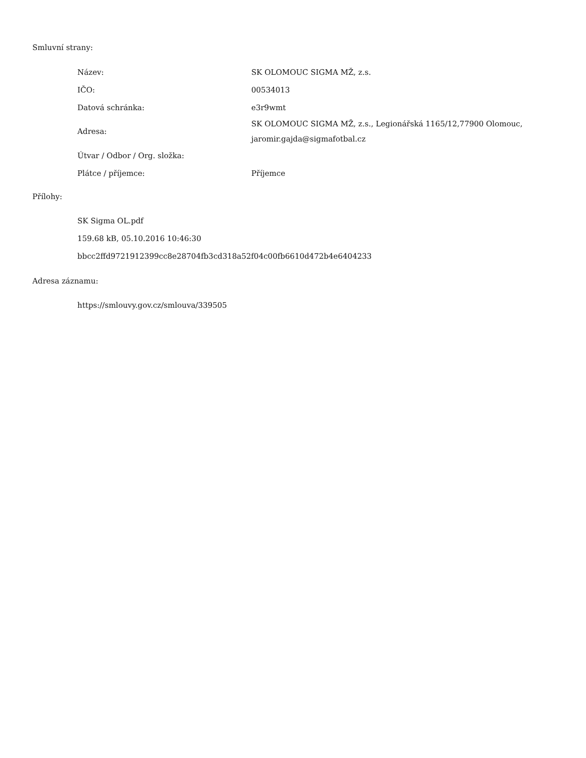Smluvní strany:
| Název: | SK OLOMOUC SIGMA MŽ, z.s. |
| IČO: | 00534013 |
| Datová schránka: | e3r9wmt |
| Adresa: | SK OLOMOUC SIGMA MŽ, z.s., Legionářská 1165/12,77900 Olomouc, jaromir.gajda@sigmafotbal.cz |
| Útvar / Odbor / Org. složka: | |
| Plátce / příjemce: | Příjemce |
Přílohy:
SK Sigma OL.pdf
159.68 kB, 05.10.2016 10:46:30
bbcc2ffd9721912399cc8e28704fb3cd318a52f04c00fb6610d472b4e6404233
Adresa záznamu:
https://smlouvy.gov.cz/smlouva/339505